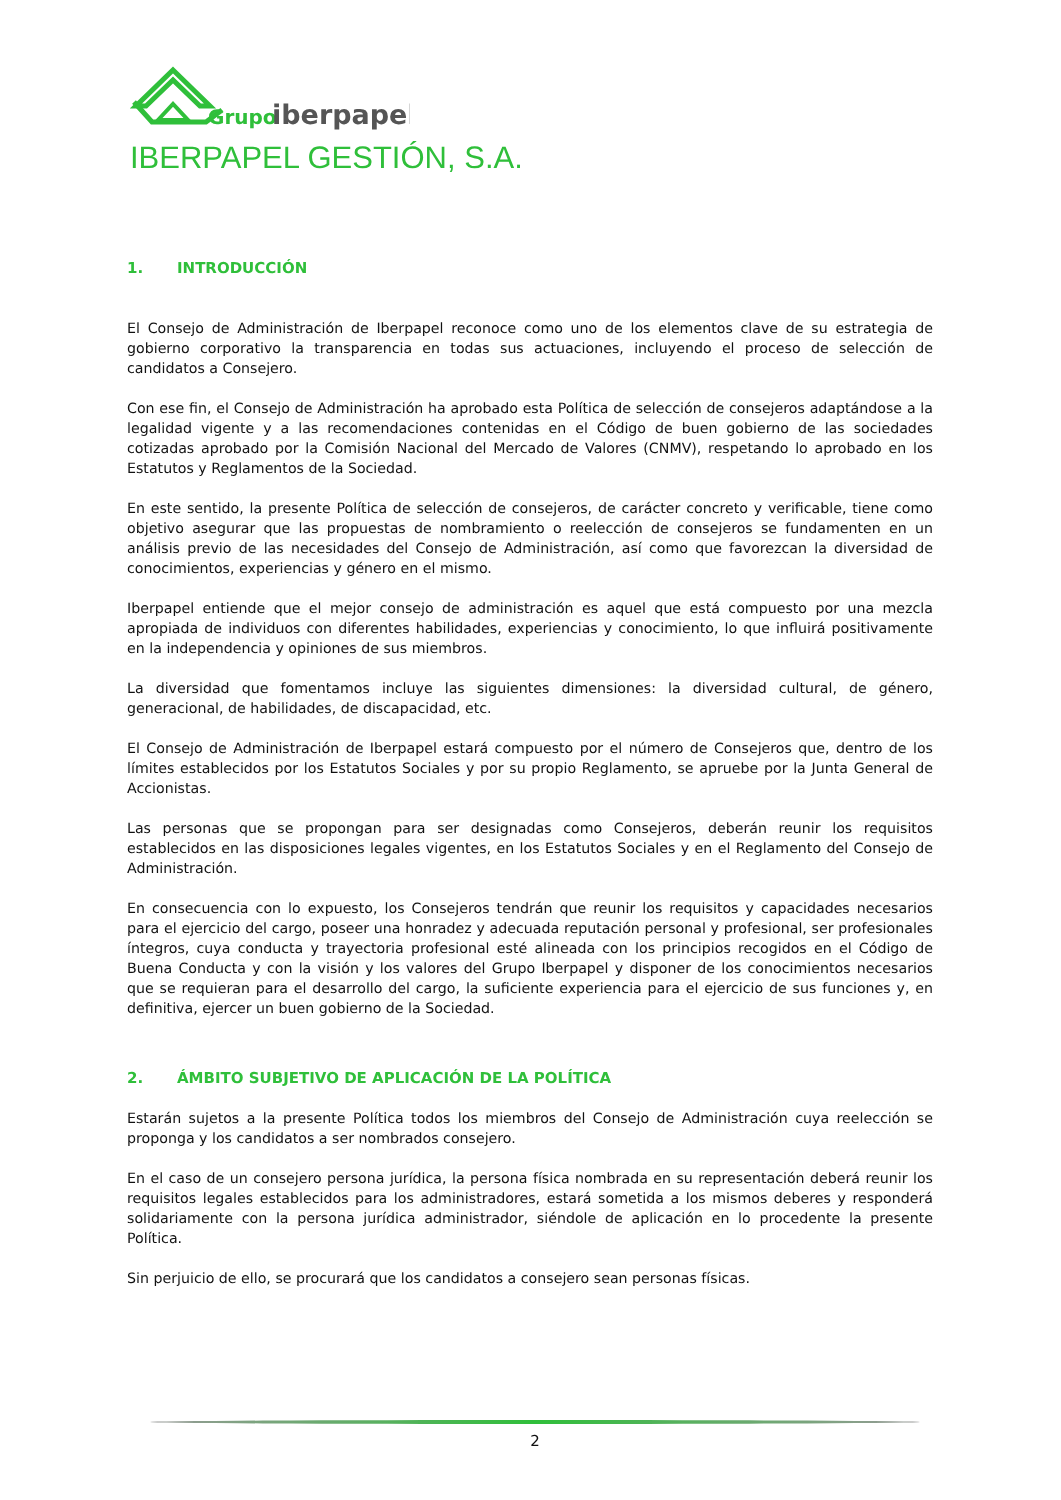Grupo
iberpapel
IBERPAPEL GESTIÓN, S.A.
1. INTRODUCCIÓN
El Consejo de Administración de Iberpapel reconoce como uno de los elementos clave de su estrategia de gobierno corporativo la transparencia en todas sus actuaciones, incluyendo el proceso de selección de candidatos a Consejero.
Con ese fin, el Consejo de Administración ha aprobado esta Política de selección de consejeros adaptándose a la legalidad vigente y a las recomendaciones contenidas en el Código de buen gobierno de las sociedades cotizadas aprobado por la Comisión Nacional del Mercado de Valores (CNMV), respetando lo aprobado en los Estatutos y Reglamentos de la Sociedad.
En este sentido, la presente Política de selección de consejeros, de carácter concreto y verificable, tiene como objetivo asegurar que las propuestas de nombramiento o reelección de consejeros se fundamenten en un análisis previo de las necesidades del Consejo de Administración, así como que favorezcan la diversidad de conocimientos, experiencias y género en el mismo.
Iberpapel entiende que el mejor consejo de administración es aquel que está compuesto por una mezcla apropiada de individuos con diferentes habilidades, experiencias y conocimiento, lo que influirá positivamente en la independencia y opiniones de sus miembros.
La diversidad que fomentamos incluye las siguientes dimensiones: la diversidad cultural, de género, generacional, de habilidades, de discapacidad, etc.
El Consejo de Administración de Iberpapel estará compuesto por el número de Consejeros que, dentro de los límites establecidos por los Estatutos Sociales y por su propio Reglamento, se apruebe por la Junta General de Accionistas.
Las personas que se propongan para ser designadas como Consejeros, deberán reunir los requisitos establecidos en las disposiciones legales vigentes, en los Estatutos Sociales y en el Reglamento del Consejo de Administración.
En consecuencia con lo expuesto, los Consejeros tendrán que reunir los requisitos y capacidades necesarios para el ejercicio del cargo, poseer una honradez y adecuada reputación personal y profesional, ser profesionales íntegros, cuya conducta y trayectoria profesional esté alineada con los principios recogidos en el Código de Buena Conducta y con la visión y los valores del Grupo Iberpapel y disponer de los conocimientos necesarios que se requieran para el desarrollo del cargo, la suficiente experiencia para el ejercicio de sus funciones y, en definitiva, ejercer un buen gobierno de la Sociedad.
2. ÁMBITO SUBJETIVO DE APLICACIÓN DE LA POLÍTICA
Estarán sujetos a la presente Política todos los miembros del Consejo de Administración cuya reelección se proponga y los candidatos a ser nombrados consejero.
En el caso de un consejero persona jurídica, la persona física nombrada en su representación deberá reunir los requisitos legales establecidos para los administradores, estará sometida a los mismos deberes y responderá solidariamente con la persona jurídica administrador, siéndole de aplicación en lo procedente la presente Política.
Sin perjuicio de ello, se procurará que los candidatos a consejero sean personas físicas.
2